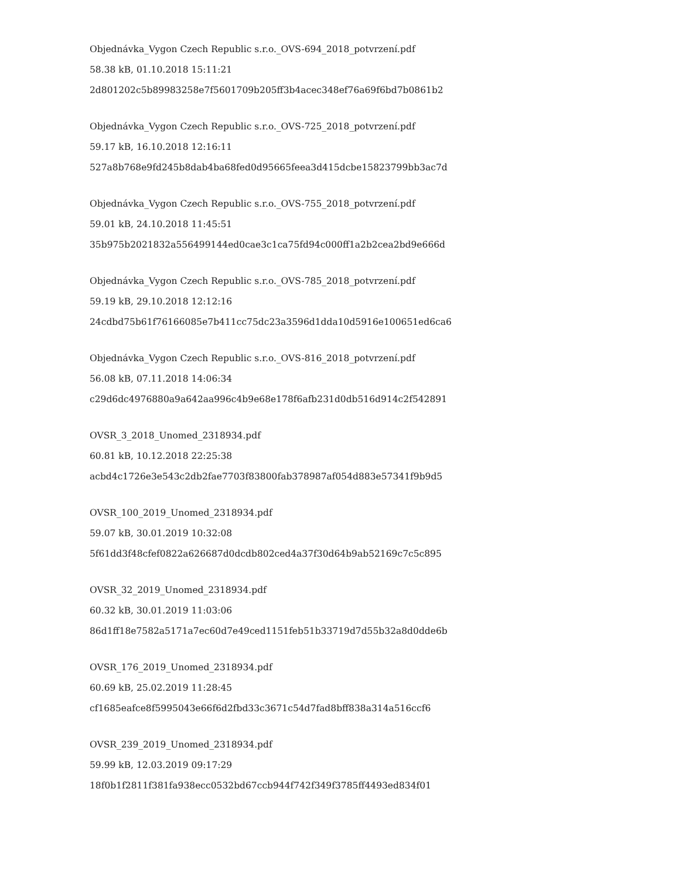Objednávka_Vygon Czech Republic s.r.o._OVS-694_2018_potvrzení.pdf
58.38 kB, 01.10.2018 15:11:21
2d801202c5b89983258e7f5601709b205ff3b4acec348ef76a69f6bd7b0861b2
Objednávka_Vygon Czech Republic s.r.o._OVS-725_2018_potvrzení.pdf
59.17 kB, 16.10.2018 12:16:11
527a8b768e9fd245b8dab4ba68fed0d95665feea3d415dcbe15823799bb3ac7d
Objednávka_Vygon Czech Republic s.r.o._OVS-755_2018_potvrzení.pdf
59.01 kB, 24.10.2018 11:45:51
35b975b2021832a556499144ed0cae3c1ca75fd94c000ff1a2b2cea2bd9e666d
Objednávka_Vygon Czech Republic s.r.o._OVS-785_2018_potvrzení.pdf
59.19 kB, 29.10.2018 12:12:16
24cdbd75b61f76166085e7b411cc75dc23a3596d1dda10d5916e100651ed6ca6
Objednávka_Vygon Czech Republic s.r.o._OVS-816_2018_potvrzení.pdf
56.08 kB, 07.11.2018 14:06:34
c29d6dc4976880a9a642aa996c4b9e68e178f6afb231d0db516d914c2f542891
OVSR_3_2018_Unomed_2318934.pdf
60.81 kB, 10.12.2018 22:25:38
acbd4c1726e3e543c2db2fae7703f83800fab378987af054d883e57341f9b9d5
OVSR_100_2019_Unomed_2318934.pdf
59.07 kB, 30.01.2019 10:32:08
5f61dd3f48cfef0822a626687d0dcdb802ced4a37f30d64b9ab52169c7c5c895
OVSR_32_2019_Unomed_2318934.pdf
60.32 kB, 30.01.2019 11:03:06
86d1ff18e7582a5171a7ec60d7e49ced1151feb51b33719d7d55b32a8d0dde6b
OVSR_176_2019_Unomed_2318934.pdf
60.69 kB, 25.02.2019 11:28:45
cf1685eafce8f5995043e66f6d2fbd33c3671c54d7fad8bff838a314a516ccf6
OVSR_239_2019_Unomed_2318934.pdf
59.99 kB, 12.03.2019 09:17:29
18f0b1f2811f381fa938ecc0532bd67ccb944f742f349f3785ff4493ed834f01